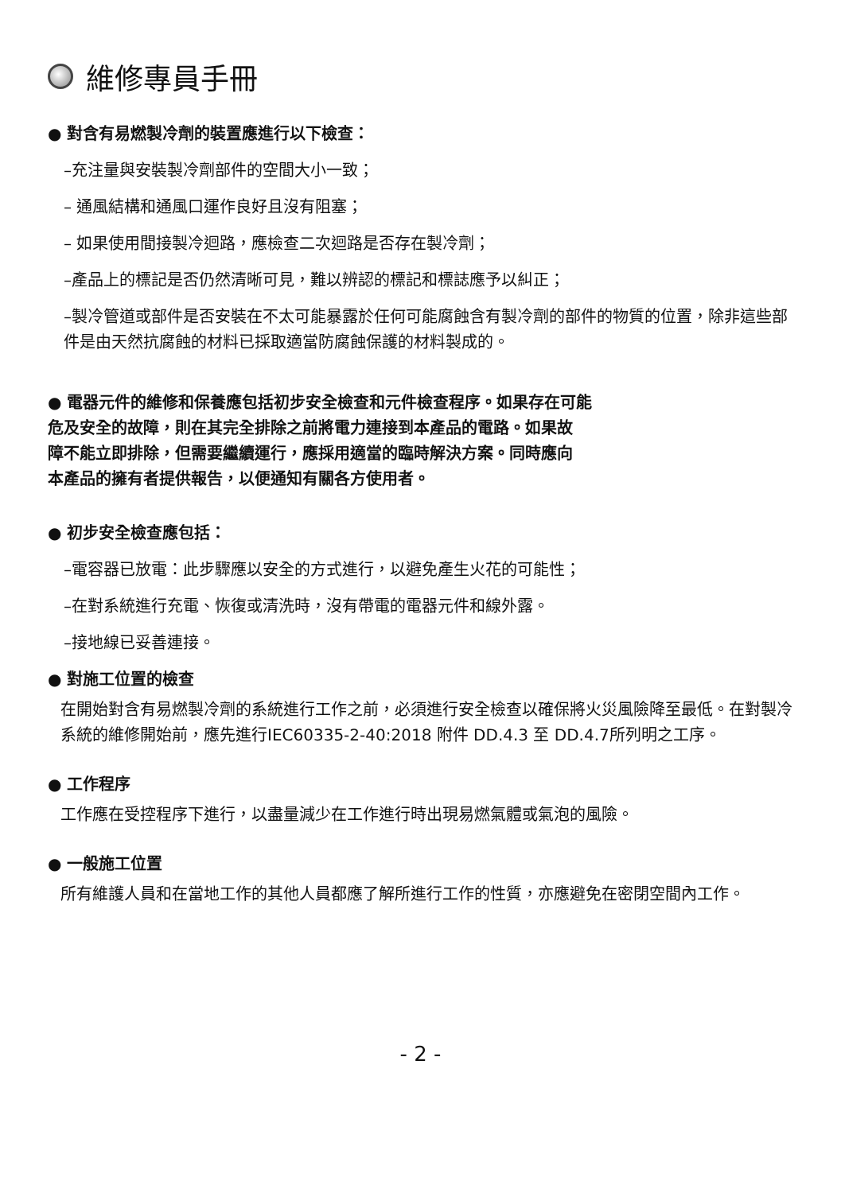維修專員手冊
● 對含有易燃製冷劑的裝置應進行以下檢查：
–充注量與安裝製冷劑部件的空間大小一致；
– 通風結構和通風口運作良好且沒有阻塞；
– 如果使用間接製冷迴路，應檢查二次迴路是否存在製冷劑；
–產品上的標記是否仍然清晰可見，難以辨認的標記和標誌應予以糾正；
–製冷管道或部件是否安裝在不太可能暴露於任何可能腐蝕含有製冷劑的部件的物質的位置，除非這些部件是由天然抗腐蝕的材料已採取適當防腐蝕保護的材料製成的。
● 電器元件的維修和保養應包括初步安全檢查和元件檢查程序。如果存在可能
危及安全的故障，則在其完全排除之前將電力連接到本產品的電路。如果故
障不能立即排除，但需要繼續運行，應採用適當的臨時解決方案。同時應向
本產品的擁有者提供報告，以便通知有關各方使用者。
● 初步安全檢查應包括：
–電容器已放電：此步驟應以安全的方式進行，以避免產生火花的可能性；
–在對系統進行充電、恢復或清洗時，沒有帶電的電器元件和線外露。
–接地線已妥善連接。
● 對施工位置的檢查
在開始對含有易燃製冷劑的系統進行工作之前，必須進行安全檢查以確保將火災風險降至最低。在對製冷系統的維修開始前，應先進行IEC60335-2-40:2018 附件 DD.4.3 至 DD.4.7所列明之工序。
● 工作程序
工作應在受控程序下進行，以盡量減少在工作進行時出現易燃氣體或氣泡的風險。
● 一般施工位置
所有維護人員和在當地工作的其他人員都應了解所進行工作的性質，亦應避免在密閉空間內工作。
- 2 -